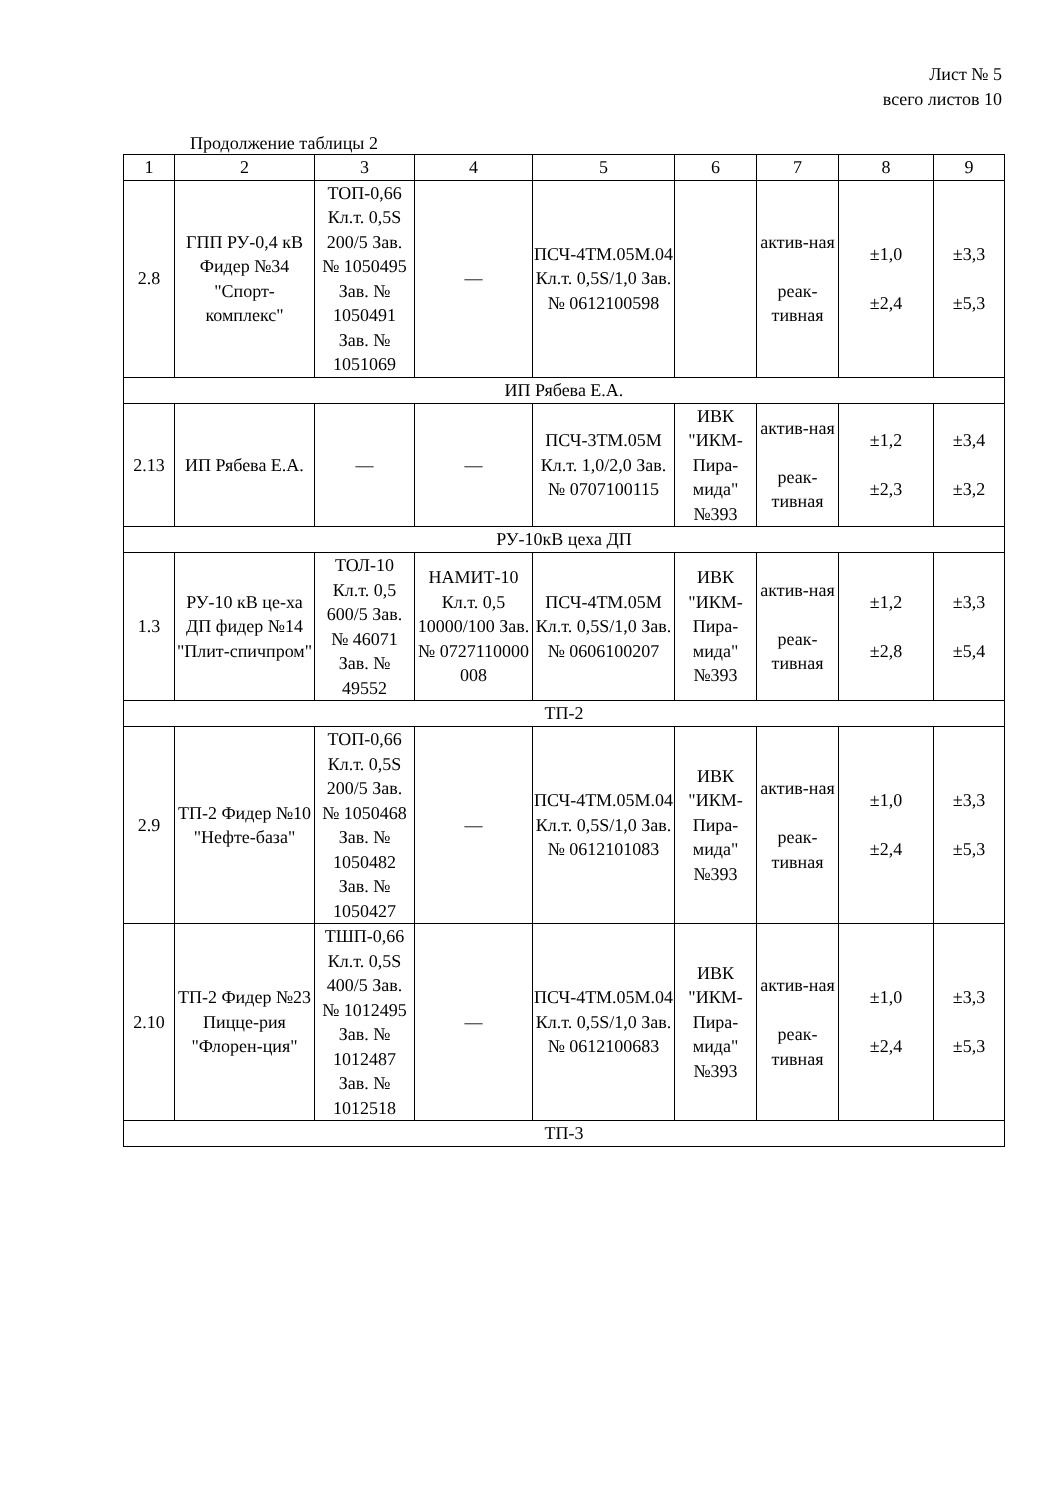Лист № 5
всего листов 10
Продолжение таблицы 2
| 1 | 2 | 3 | 4 | 5 | 6 | 7 | 8 | 9 |
| 2.8 | ГПП РУ-0,4 кВ Фидер №34 "Спорт-комплекс" | ТОП-0,66 Кл.т. 0,5S 200/5 Зав. № 1050495 Зав. № 1050491 Зав. № 1051069 | — | ПСЧ-4ТМ.05М.04 Кл.т. 0,5S/1,0 Зав. № 0612100598 | | актив-ная реак-тивная | ±1,0 ±2,4 | ±3,3 ±5,3 |
| ИП Рябева Е.А. | | | | | | | | |
| 2.13 | ИП Рябева Е.А. | — | — | ПСЧ-3ТМ.05М Кл.т. 1,0/2,0 Зав. № 0707100115 | ИВК "ИКМ-Пира-мида" №393 | актив-ная реак-тивная | ±1,2 ±2,3 | ±3,4 ±3,2 |
| РУ-10кВ цеха ДП | | | | | | | | |
| 1.3 | РУ-10 кВ це-ха ДП фидер №14 "Плит-спичпром" | ТОЛ-10 Кл.т. 0,5 600/5 Зав. № 46071 Зав. № 49552 | НАМИТ-10 Кл.т. 0,5 10000/100 Зав. № 0727110000 008 | ПСЧ-4ТМ.05М Кл.т. 0,5S/1,0 Зав. № 0606100207 | ИВК "ИКМ-Пира-мида" №393 | актив-ная реак-тивная | ±1,2 ±2,8 | ±3,3 ±5,4 |
| ТП-2 | | | | | | | | |
| 2.9 | ТП-2 Фидер №10 "Нефте-база" | ТОП-0,66 Кл.т. 0,5S 200/5 Зав. № 1050468 Зав. № 1050482 Зав. № 1050427 | — | ПСЧ-4ТМ.05М.04 Кл.т. 0,5S/1,0 Зав. № 0612101083 | ИВК "ИКМ-Пира-мида" №393 | актив-ная реак-тивная | ±1,0 ±2,4 | ±3,3 ±5,3 |
| 2.10 | ТП-2 Фидер №23 Пицце-рия "Флорен-ция" | ТШП-0,66 Кл.т. 0,5S 400/5 Зав. № 1012495 Зав. № 1012487 Зав. № 1012518 | — | ПСЧ-4ТМ.05М.04 Кл.т. 0,5S/1,0 Зав. № 0612100683 | ИВК "ИКМ-Пира-мида" №393 | актив-ная реак-тивная | ±1,0 ±2,4 | ±3,3 ±5,3 |
| ТП-3 | | | | | | | | |